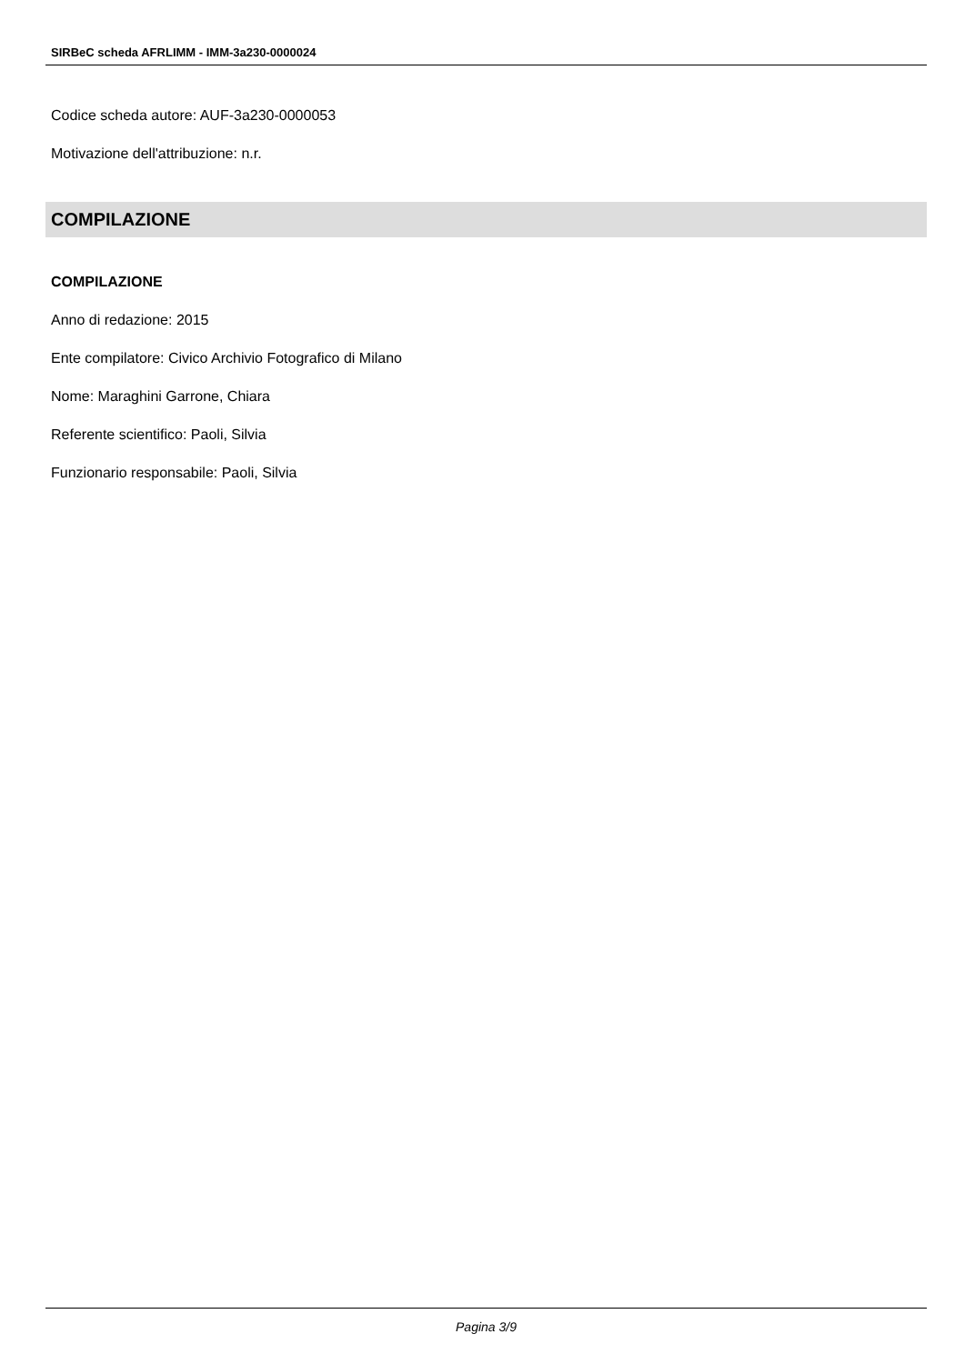SIRBeC scheda AFRLIMM - IMM-3a230-0000024
Codice scheda autore: AUF-3a230-0000053
Motivazione dell'attribuzione: n.r.
COMPILAZIONE
COMPILAZIONE
Anno di redazione: 2015
Ente compilatore: Civico Archivio Fotografico di Milano
Nome: Maraghini Garrone, Chiara
Referente scientifico: Paoli, Silvia
Funzionario responsabile: Paoli, Silvia
Pagina 3/9